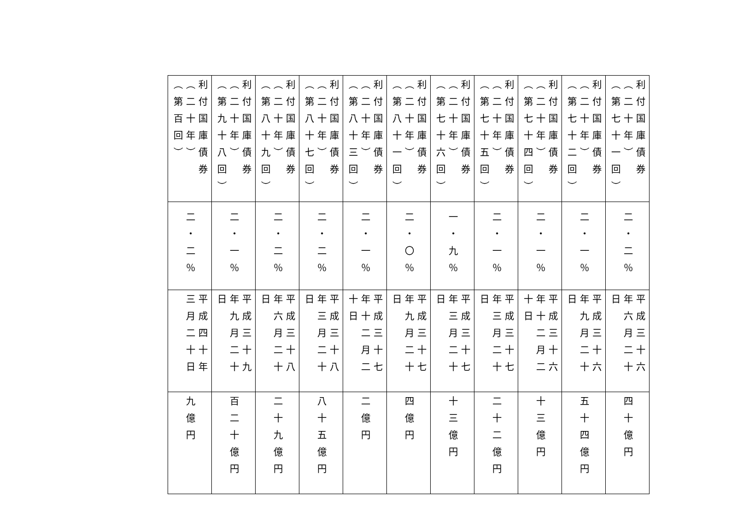| 利付国庫債券 （二十年） （第七十一回） | 二・二％ | 平成三十六 年六月二十 日 | 四十億円 |
| 利付国庫債券 （二十年） （第七十二回） | 二・一％ | 平成三十六 年九月二十 日 | 五十四億円 |
| 利付国庫債券 （二十年） （第七十四回） | 二・一％ | 平成三十六 年十二月二 十日 | 十三億円 |
| 利付国庫債券 （二十年） （第七十五回） | 二・一％ | 平成三十七 年三月二十 日 | 二十二億円 |
| 利付国庫債券 （二十年） （第七十六回） | 一・九％ | 平成三十七 年三月二十 日 | 十三億円 |
| 利付国庫債券 （二十年） （第八十一回） | 二・〇％ | 平成三十七 年九月二十 日 | 四億円 |
| 利付国庫債券 （二十年） （第八十三回） | 二・一％ | 平成三十七 年十二月二 十日 | 二億円 |
| 利付国庫債券 （二十年） （第八十七回） | 二・二％ | 平成三十八 年三月二十 日 | 八十五億円 |
| 利付国庫債券 （二十年） （第八十九回） | 二・二％ | 平成三十八 年六月二十 日 | 二十九億円 |
| 利付国庫債券 （二十年） （第九十八回） | 二・一％ | 平成三十九 年九月二十 日 | 百二十億円 |
| 利付国庫債券 （二十年） （第百回） | 二・二％ | 平成四十年 三月二十日 | 九億円 |